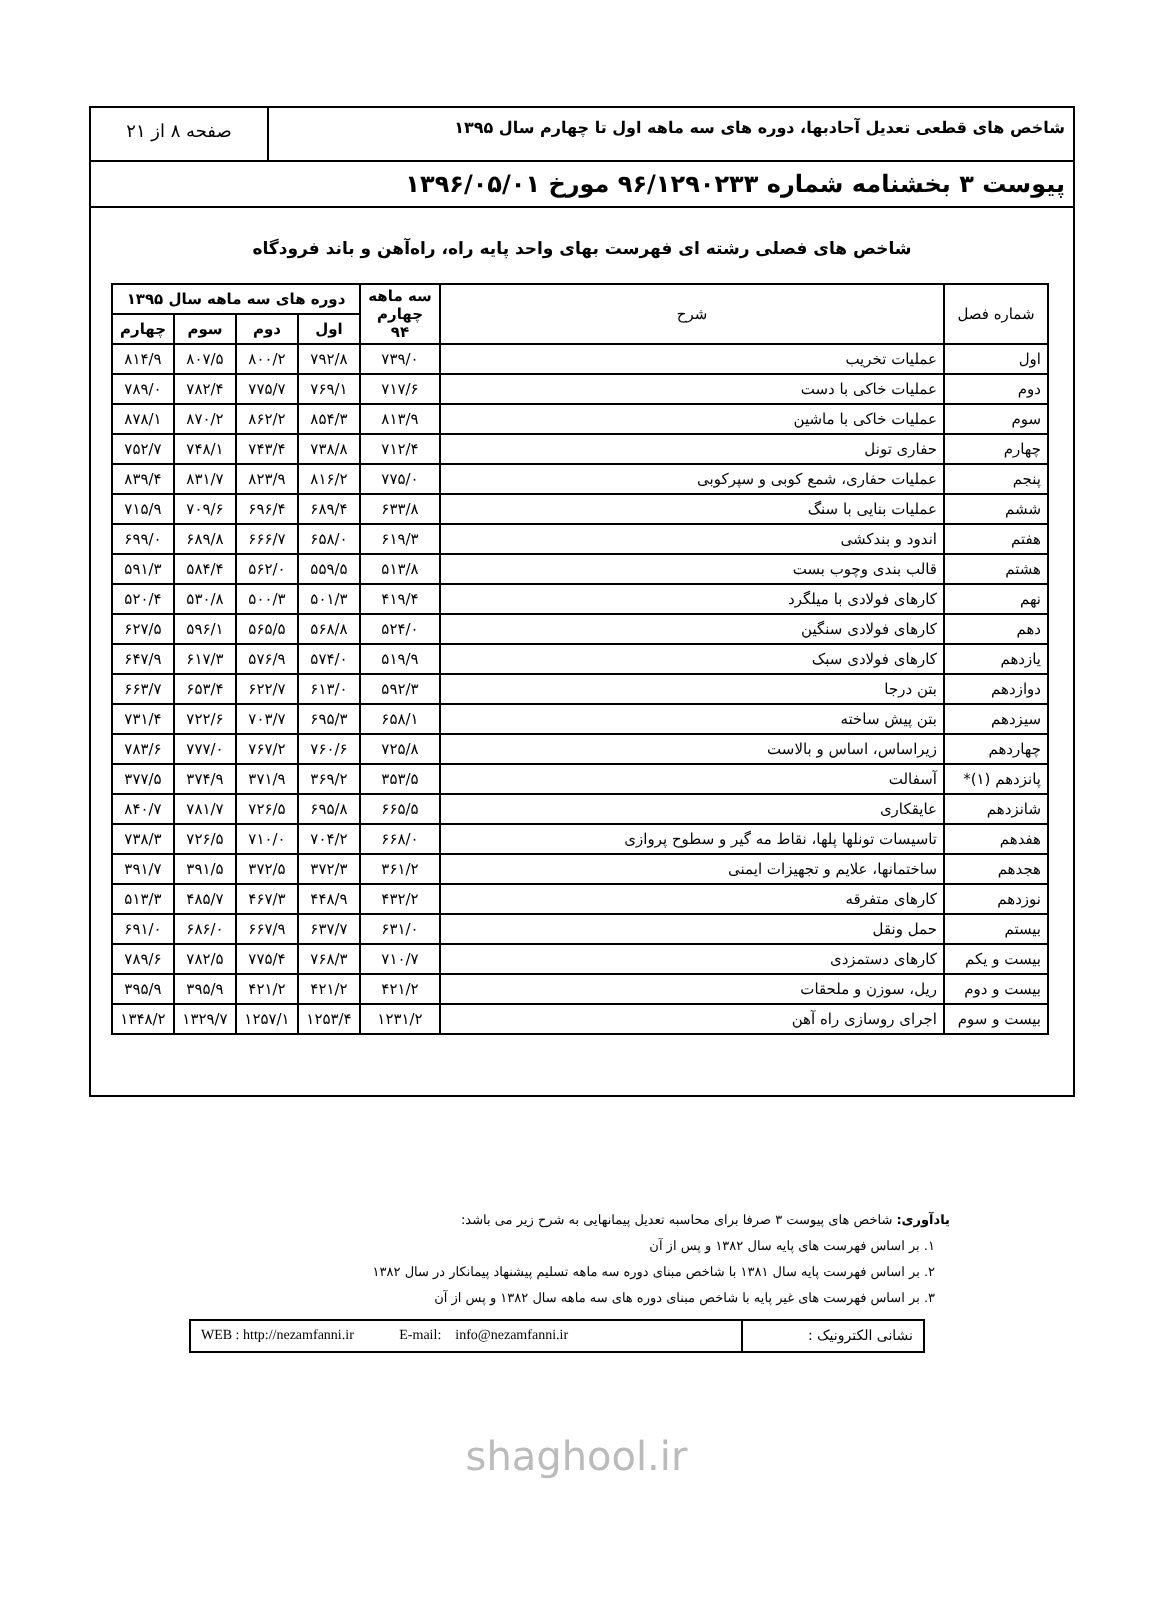شاخص های قطعی تعدیل آحادبها، دوره های سه ماهه اول تا چهارم سال ۱۳۹۵
صفحه ۸ از ۲۱
پیوست ۳ بخشنامه شماره ۹۶/۱۲۹۰۲۳۳ مورخ ۱۳۹۶/۰۵/۰۱
شاخص های فصلی رشته ای فهرست بهای واحد پایه راه، راه‌آهن و باند فرودگاه
| شماره فصل | شرح | سه ماهه چهارم ۹۴ | دوره های سه ماهه سال ۱۳۹۵ | | | |
| --- | --- | --- | --- | --- | --- | --- |
| | | | اول | دوم | سوم | چهارم |
| اول | عملیات تخریب | ۷۳۹/۰ | ۷۹۲/۸ | ۸۰۰/۲ | ۸۰۷/۵ | ۸۱۴/۹ |
| دوم | عملیات خاکی با دست | ۷۱۷/۶ | ۷۶۹/۱ | ۷۷۵/۷ | ۷۸۲/۴ | ۷۸۹/۰ |
| سوم | عملیات خاکی با ماشین | ۸۱۳/۹ | ۸۵۴/۳ | ۸۶۲/۲ | ۸۷۰/۲ | ۸۷۸/۱ |
| چهارم | حفاری تونل | ۷۱۲/۴ | ۷۳۸/۸ | ۷۴۳/۴ | ۷۴۸/۱ | ۷۵۲/۷ |
| پنجم | عملیات حفاری، شمع کوبی و سپرکوبی | ۷۷۵/۰ | ۸۱۶/۲ | ۸۲۳/۹ | ۸۳۱/۷ | ۸۳۹/۴ |
| ششم | عملیات بنایی با سنگ | ۶۳۳/۸ | ۶۸۹/۴ | ۶۹۶/۴ | ۷۰۹/۶ | ۷۱۵/۹ |
| هفتم | اندود و بندکشی | ۶۱۹/۳ | ۶۵۸/۰ | ۶۶۶/۷ | ۶۸۹/۸ | ۶۹۹/۰ |
| هشتم | قالب بندی وچوب بست | ۵۱۳/۸ | ۵۵۹/۵ | ۵۶۲/۰ | ۵۸۴/۴ | ۵۹۱/۳ |
| نهم | کارهای فولادی با میلگرد | ۴۱۹/۴ | ۵۰۱/۳ | ۵۰۰/۳ | ۵۳۰/۸ | ۵۲۰/۴ |
| دهم | کارهای فولادی سنگین | ۵۲۴/۰ | ۵۶۸/۸ | ۵۶۵/۵ | ۵۹۶/۱ | ۶۲۷/۵ |
| یازدهم | کارهای فولادی سبک | ۵۱۹/۹ | ۵۷۴/۰ | ۵۷۶/۹ | ۶۱۷/۳ | ۶۴۷/۹ |
| دوازدهم | بتن درجا | ۵۹۲/۳ | ۶۱۳/۰ | ۶۲۲/۷ | ۶۵۳/۴ | ۶۶۳/۷ |
| سیزدهم | بتن پیش ساخته | ۶۵۸/۱ | ۶۹۵/۳ | ۷۰۳/۷ | ۷۲۲/۶ | ۷۳۱/۴ |
| چهاردهم | زیراساس، اساس و بالاست | ۷۲۵/۸ | ۷۶۰/۶ | ۷۶۷/۲ | ۷۷۷/۰ | ۷۸۳/۶ |
| پانزدهم (۱)* | آسفالت | ۳۵۳/۵ | ۳۶۹/۲ | ۳۷۱/۹ | ۳۷۴/۹ | ۳۷۷/۵ |
| شانزدهم | عایقکاری | ۶۶۵/۵ | ۶۹۵/۸ | ۷۲۶/۵ | ۷۸۱/۷ | ۸۴۰/۷ |
| هفدهم | تاسیسات تونلها پلها، نقاط مه گیر و سطوح پروازی | ۶۶۸/۰ | ۷۰۴/۲ | ۷۱۰/۰ | ۷۲۶/۵ | ۷۳۸/۳ |
| هجدهم | ساختمانها، علایم و تجهیزات ایمنی | ۳۶۱/۲ | ۳۷۲/۳ | ۳۷۲/۵ | ۳۹۱/۵ | ۳۹۱/۷ |
| نوزدهم | کارهای متفرقه | ۴۳۲/۲ | ۴۴۸/۹ | ۴۶۷/۳ | ۴۸۵/۷ | ۵۱۳/۳ |
| بیستم | حمل ونقل | ۶۳۱/۰ | ۶۳۷/۷ | ۶۶۷/۹ | ۶۸۶/۰ | ۶۹۱/۰ |
| بیست و یکم | کارهای دستمزدی | ۷۱۰/۷ | ۷۶۸/۳ | ۷۷۵/۴ | ۷۸۲/۵ | ۷۸۹/۶ |
| بیست و دوم | ریل، سوزن و ملحقات | ۴۲۱/۲ | ۴۲۱/۲ | ۴۲۱/۲ | ۳۹۵/۹ | ۳۹۵/۹ |
| بیست و سوم | اجرای روسازی راه آهن | ۱۲۳۱/۲ | ۱۲۵۳/۴ | ۱۲۵۷/۱ | ۱۳۲۹/۷ | ۱۳۴۸/۲ |
یادآوری: شاخص های پیوست ۳ صرفا برای محاسبه تعدیل پیمانهایی به شرح زیر می باشد:
۱. بر اساس فهرست های پایه سال ۱۳۸۲ و پس از آن
۲. بر اساس فهرست پایه سال ۱۳۸۱ با شاخص مبنای دوره سه ماهه تسلیم پیشنهاد پیمانکار در سال ۱۳۸۲
۳. بر اساس فهرست های غیر پایه با شاخص مبنای دوره های سه ماهه سال ۱۳۸۲ و پس از آن
WEB : http://nezamfanni.ir E-mail: info@nezamfanni.ir
نشانی الکترونیک :
shaghool.ir